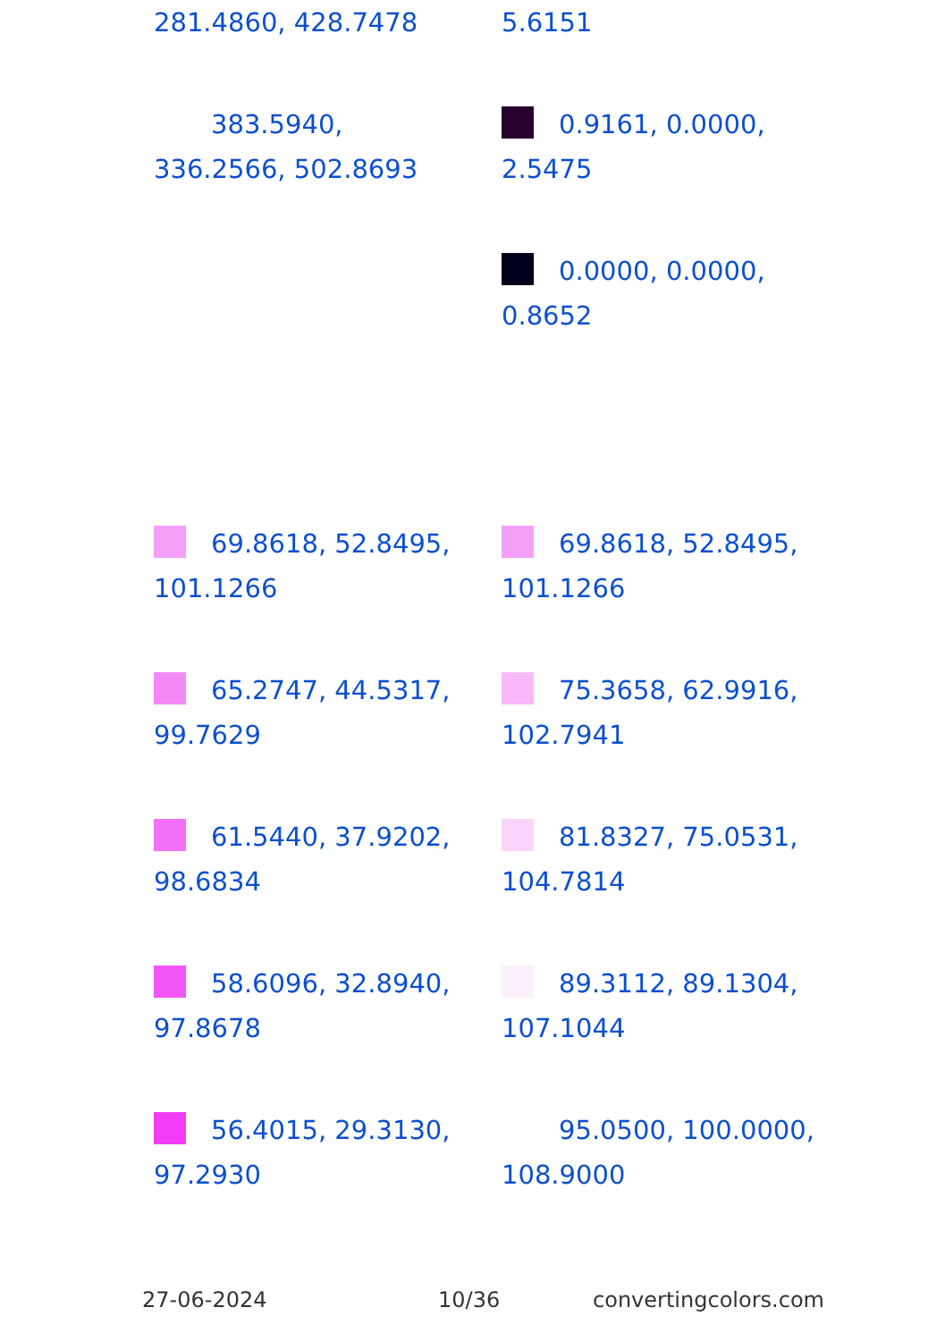281.4860, 428.7478 5.6151
383.5940, 336.2566, 502.8693
0.9161, 0.0000, 2.5475
0.0000, 0.0000, 0.8652
69.8618, 52.8495, 101.1266
69.8618, 52.8495, 101.1266
65.2747, 44.5317, 99.7629
75.3658, 62.9916, 102.7941
61.5440, 37.9202, 98.6834
81.8327, 75.0531, 104.7814
58.6096, 32.8940, 97.8678
89.3112, 89.1304, 107.1044
56.4015, 29.3130, 97.2930
95.0500, 100.0000, 108.9000
27-06-2024 10/36 convertingcolors.com